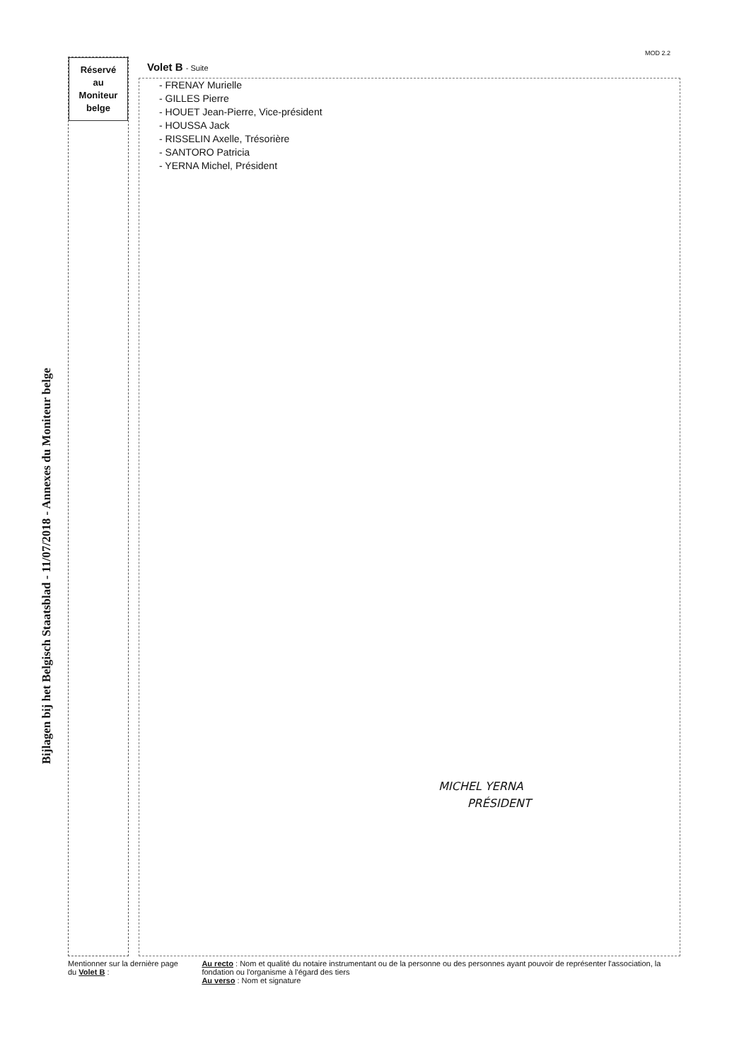MOD 2.2
Réservé
au
Moniteur
belge
Bijlagen bij het Belgisch Staatsblad - 11/07/2018 - Annexes du Moniteur belge
Volet B - Suite
- FRENAY Murielle
- GILLES Pierre
- HOUET Jean-Pierre, Vice-président
- HOUSSA Jack
- RISSELIN Axelle, Trésorière
- SANTORO Patricia
- YERNA Michel, Président
MICHEL YERNA
PRÉSIDENT
Mentionner sur la dernière page du Volet B :
Au recto : Nom et qualité du notaire instrumentant ou de la personne ou des personnes ayant pouvoir de représenter l'association, la fondation ou l'organisme à l'égard des tiers
Au verso : Nom et signature